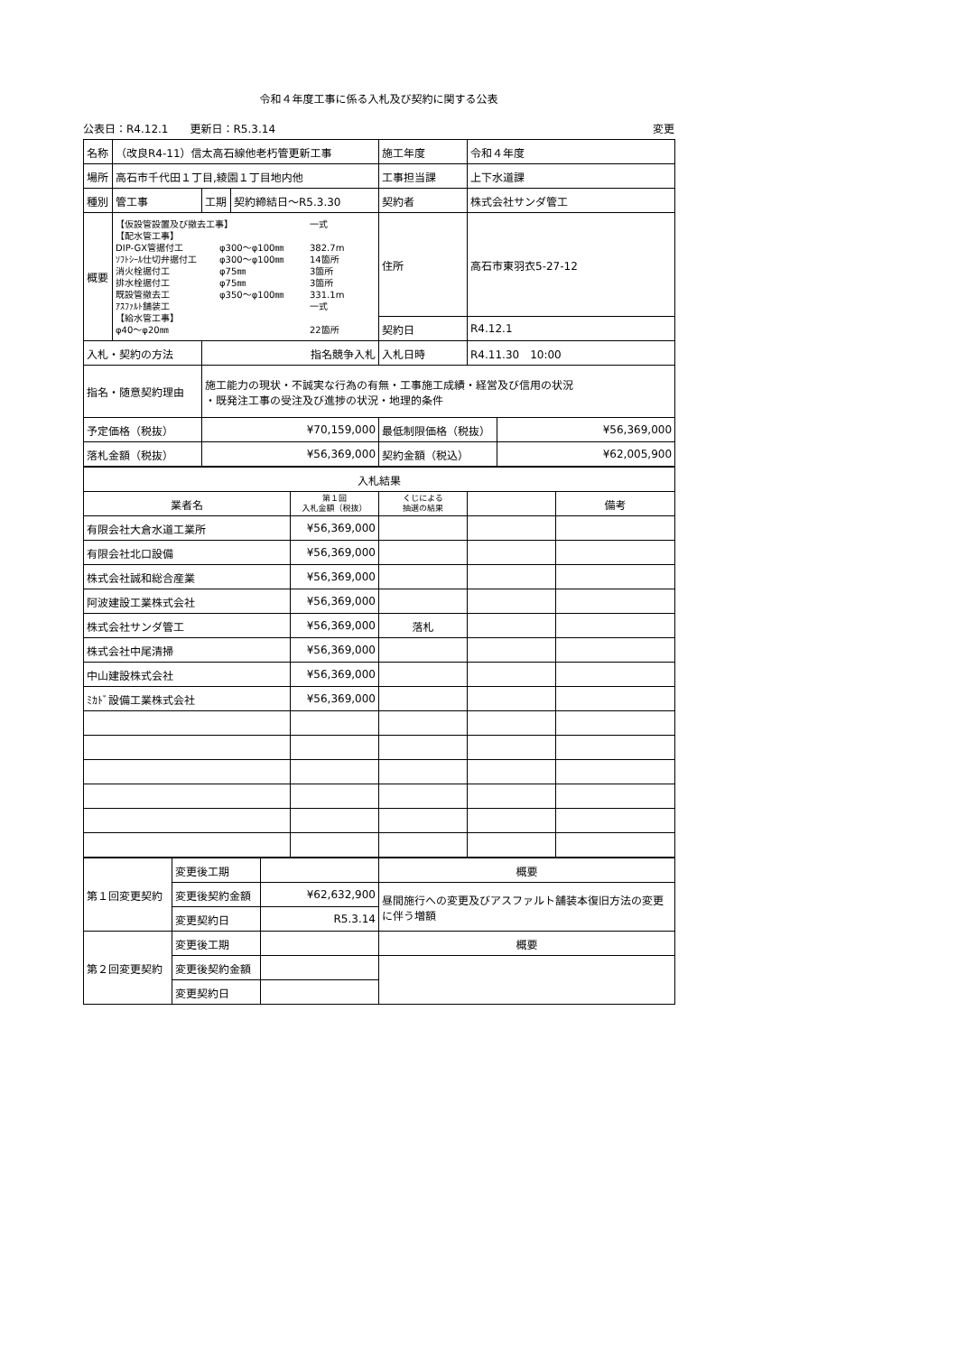令和４年度工事に係る入札及び契約に関する公表
公表日：R4.12.1　　更新日：R5.3.14 変更
| 名称 | （改良R4-11）信太高石線他老朽管更新工事 | | | 施工年度 | 令和４年度 | |
| 場所 | 高石市千代田１丁目,綾園１丁目地内他 | | | 工事担当課 | 上下水道課 | |
| 種別 | 管工事 | 工期 | 契約締結日～R5.3.30 | 契約者 | 株式会社サンダ管工 | |
| 概要 | 【仮設管設置及び撤去工事】 一式 【配水管工事】 DIP-GX管据付工 φ300～φ100㎜ 382.7m ｿﾌﾄｼｰﾙ仕切弁据付工 φ300～φ100㎜ 14箇所 消火栓据付工 φ75㎜ 3箇所 排水栓据付工 φ75㎜ 3箇所 既設管撤去工 φ350～φ100㎜ 331.1m ｱｽﾌｧﾙﾄ舗装工 一式 【給水管工事】 φ40～φ20㎜ 22箇所 | | | 住所 | 高石市東羽衣5-27-12 | |
| | | | | 契約日 | R4.12.1 | |
| 入札・契約の方法 | | 指名競争入札 | | 入札日時 | R4.11.30 10:00 | |
| 指名・随意契約理由 | | 施工能力の現状・不誠実な行為の有無・工事施工成績・経営及び信用の状況 ・既発注工事の受注及び進捗の状況・地理的条件 | | | | |
| 予定価格（税抜） | | ¥70,159,000 | | 最低制限価格（税抜） | | ¥56,369,000 |
| 落札金額（税抜） | | ¥56,369,000 | | 契約金額（税込） | | ¥62,005,900 |
| 入札結果 | | | | |
| 業者名 | 第１回 入札金額（税抜） | くじによる 抽選の結果 | | 備考 |
| 有限会社大倉水道工業所 | ¥56,369,000 | | | |
| 有限会社北口設備 | ¥56,369,000 | | | |
| 株式会社誠和総合産業 | ¥56,369,000 | | | |
| 阿波建設工業株式会社 | ¥56,369,000 | | | |
| 株式会社サンダ管工 | ¥56,369,000 | 落札 | | |
| 株式会社中尾清掃 | ¥56,369,000 | | | |
| 中山建設株式会社 | ¥56,369,000 | | | |
| ﾐｶﾄﾞ設備工業株式会社 | ¥56,369,000 | | | |
| 第１回変更契約 | 変更後工期 | | 概要 |
| | 変更後契約金額 | ¥62,632,900 | 昼間施行への変更及びアスファルト舗装本復旧方法の変更に伴う増額 |
| | 変更契約日 | R5.3.14 | |
| 第２回変更契約 | 変更後工期 | | 概要 |
| | 変更後契約金額 | | |
| | 変更契約日 | | |